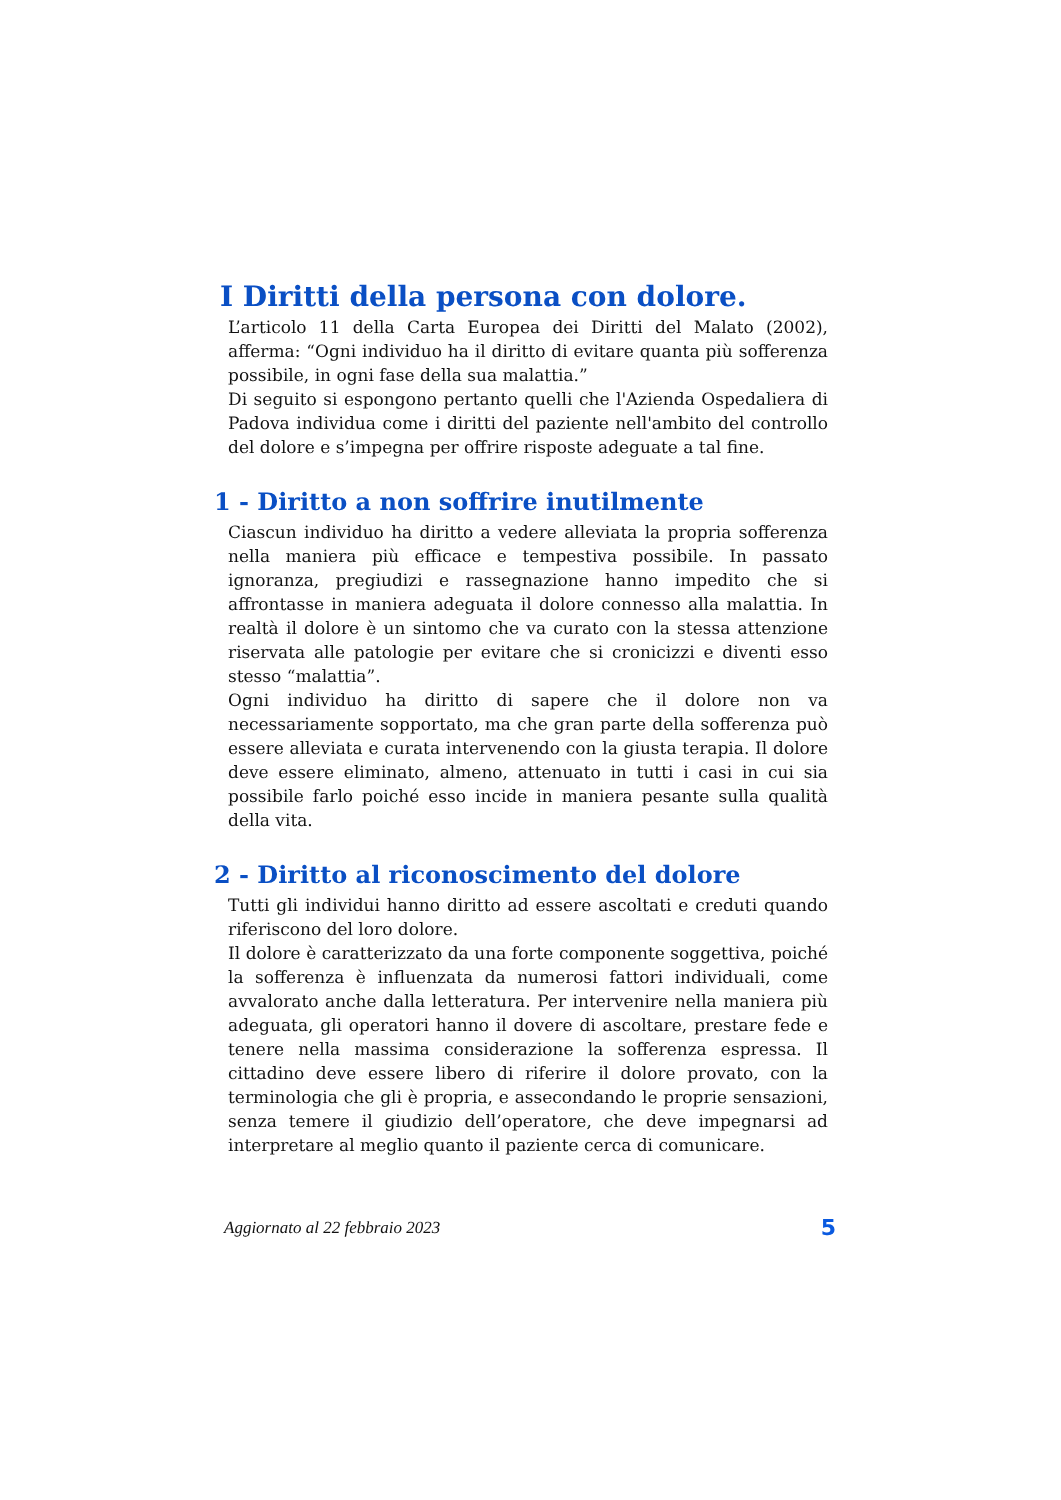I Diritti della persona con dolore.
L’articolo 11 della Carta Europea dei Diritti del Malato (2002), afferma: “Ogni individuo ha il diritto di evitare quanta più sofferenza possibile, in ogni fase della sua malattia.”
Di seguito si espongono pertanto quelli che l'Azienda Ospedaliera di Padova individua come i diritti del paziente nell'ambito del controllo del dolore e s’impegna per offrire risposte adeguate a tal fine.
1 - Diritto a non soffrire inutilmente
Ciascun individuo ha diritto a vedere alleviata la propria sofferenza nella maniera più efficace e tempestiva possibile. In passato ignoranza, pregiudizi e rassegnazione hanno impedito che si affrontasse in maniera adeguata il dolore connesso alla malattia. In realtà il dolore è un sintomo che va curato con la stessa attenzione riservata alle patologie per evitare che si cronicizzi e diventi esso stesso “malattia”.
Ogni individuo ha diritto di sapere che il dolore non va necessariamente sopportato, ma che gran parte della sofferenza può essere alleviata e curata intervenendo con la giusta terapia. Il dolore deve essere eliminato, almeno, attenuato in tutti i casi in cui sia possibile farlo poiché esso incide in maniera pesante sulla qualità della vita.
2 - Diritto al riconoscimento del dolore
Tutti gli individui hanno diritto ad essere ascoltati e creduti quando riferiscono del loro dolore.
Il dolore è caratterizzato da una forte componente soggettiva, poiché la sofferenza è influenzata da numerosi fattori individuali, come avvalorato anche dalla letteratura. Per intervenire nella maniera più adeguata, gli operatori hanno il dovere di ascoltare, prestare fede e tenere nella massima considerazione la sofferenza espressa. Il cittadino deve essere libero di riferire il dolore provato, con la terminologia che gli è propria, e assecondando le proprie sensazioni, senza temere il giudizio dell’operatore, che deve impegnarsi ad interpretare al meglio quanto il paziente cerca di comunicare.
Aggiornato al 22 febbraio 2023 5